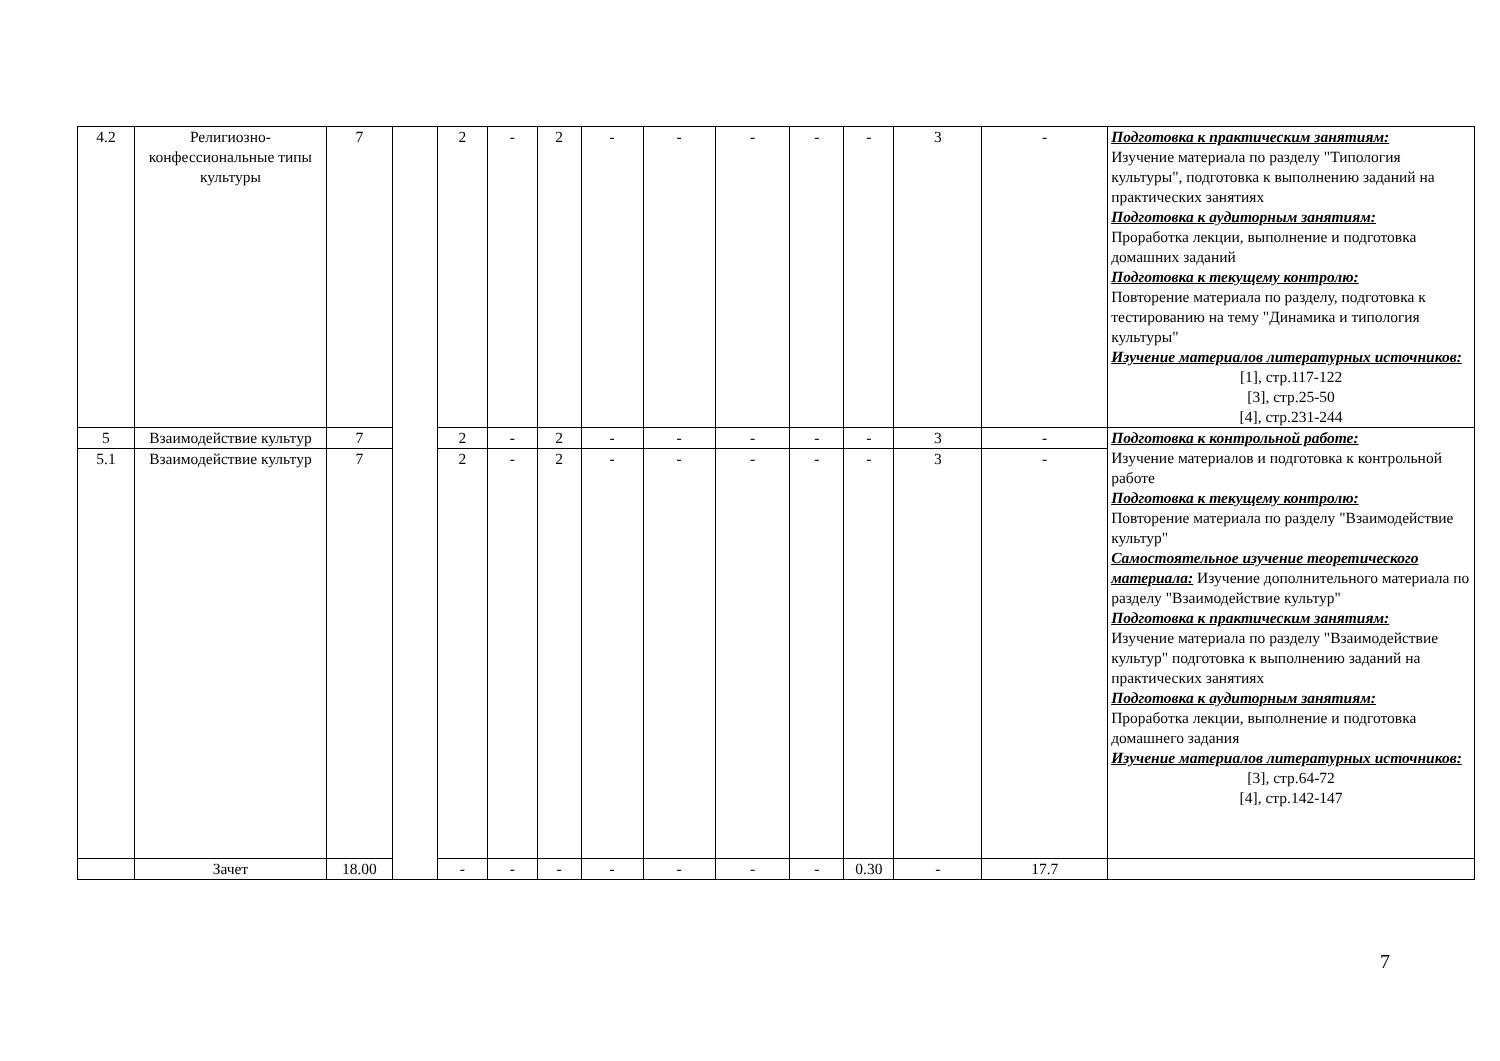| 4.2 | Религиозно-конфессиональные типы культуры | 7 | | 2 | - | 2 | - | - | - | - | - | 3 | - | Подготовка к практическим занятиям: Изучение материала по разделу "Типология культуры", подготовка к выполнению заданий на практических занятиях Подготовка к аудиторным занятиям: Проработка лекции, выполнение и подготовка домашних заданий Подготовка к текущему контролю: Повторение материала по разделу, подготовка к тестированию на тему "Динамика и типология культуры" Изучение материалов литературных источников: [1], стр.117-122 [3], стр.25-50 [4], стр.231-244 |
| 5 | Взаимодействие культур | 7 | | 2 | - | 2 | - | - | - | - | - | 3 | - | Подготовка к контрольной работе: Изучение материалов и подготовка к контрольной работе Подготовка к текущему контролю: Повторение материала по разделу "Взаимодействие культур" Самостоятельное изучение теоретического материала: Изучение дополнительного материала по разделу "Взаимодействие культур" Подготовка к практическим занятиям: Изучение материала по разделу "Взаимодействие культур" подготовка к выполнению заданий на практических занятиях Подготовка к аудиторным занятиям: Проработка лекции, выполнение и подготовка домашнего задания Изучение материалов литературных источников: [3], стр.64-72 [4], стр.142-147 |
| 5.1 | Взаимодействие культур | 7 | | 2 | - | 2 | - | - | - | - | - | 3 | - | |
| | Зачет | 18.00 | | - | - | - | - | - | - | - | 0.30 | - | 17.7 | |
7